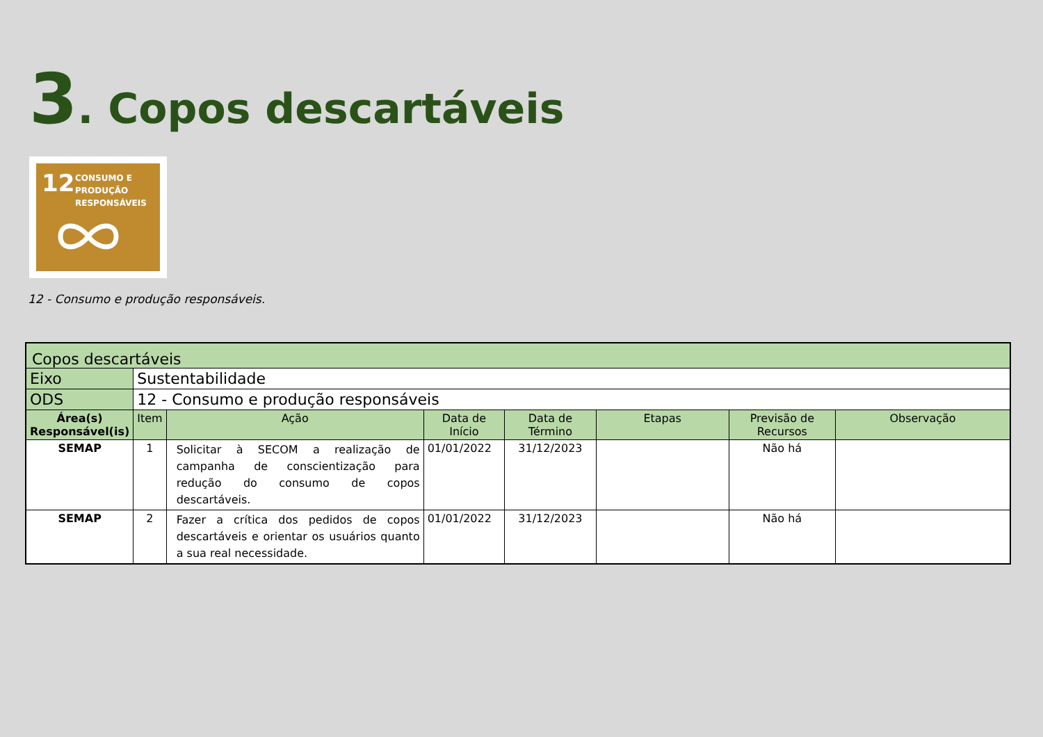3. Copos descartáveis
12 CONSUMO E
PRODUÇÃO
RESPONSÁVEIS
12 - Consumo e produção responsáveis.
| Copos descartáveis | | | | | | | |
| --- | --- | --- | --- | --- | --- | --- | --- |
| Eixo | Sustentabilidade | | | | | | |
| ODS | 12 - Consumo e produção responsáveis | | | | | | |
| Área(s) Responsável(is) | Item | Ação | Data de Início | Data de Término | Etapas | Previsão de Recursos | Observação |
| SEMAP | 1 | Solicitar à SECOM a realização de campanha de conscientização para redução do consumo de copos descartáveis. | 01/01/2022 | 31/12/2023 | | Não há | |
| SEMAP | 2 | Fazer a crítica dos pedidos de copos descartáveis e orientar os usuários quanto a sua real necessidade. | 01/01/2022 | 31/12/2023 | | Não há | |